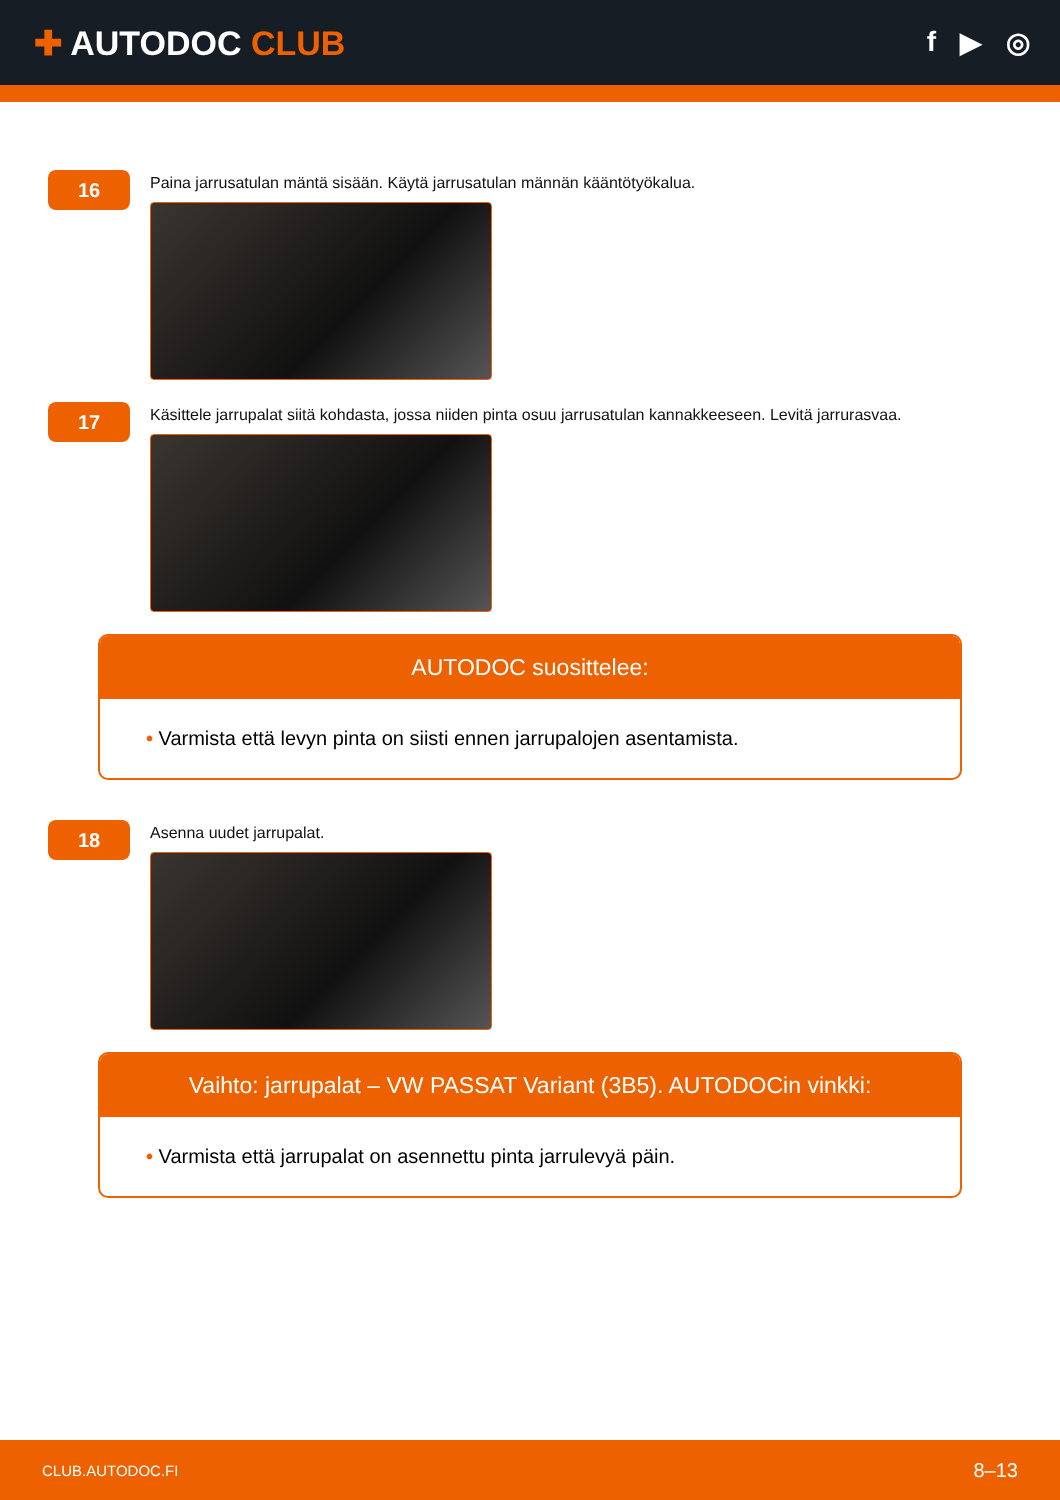✚ AUTODOC CLUB
f ▶ ◎
16
Paina jarrusatulan mäntä sisään. Käytä jarrusatulan männän kääntötyökalua.
17
Käsittele jarrupalat siitä kohdasta, jossa niiden pinta osuu jarrusatulan kannakkeeseen. Levitä jarrurasvaa.
AUTODOC suosittelee:
• Varmista että levyn pinta on siisti ennen jarrupalojen asentamista.
18
Asenna uudet jarrupalat.
Vaihto: jarrupalat – VW PASSAT Variant (3B5). AUTODOCin vinkki:
• Varmista että jarrupalat on asennettu pinta jarrulevyä päin.
CLUB.AUTODOC.FI 8–13